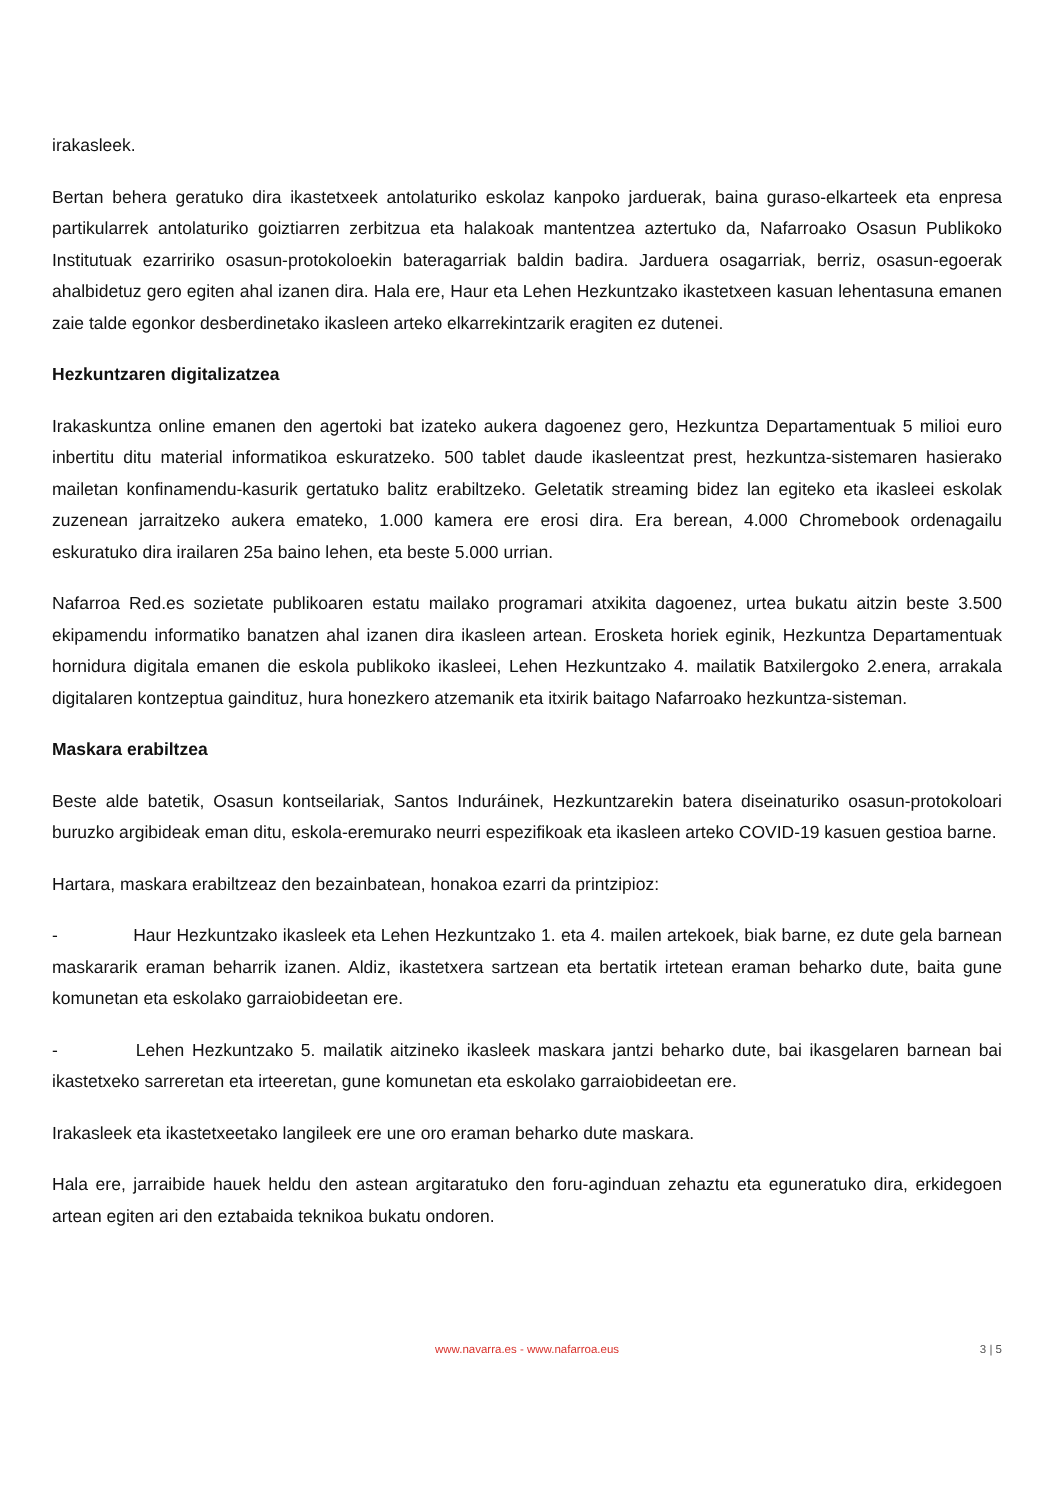irakasleek.
Bertan behera geratuko dira ikastetxeek antolaturiko eskolaz kanpoko jarduerak, baina guraso-elkarteek eta enpresa partikularrek antolaturiko goiztiarren zerbitzua eta halakoak mantentzea aztertuko da, Nafarroako Osasun Publikoko Institutuak ezarririko osasun-protokoloekin bateragarriak baldin badira. Jarduera osagarriak, berriz, osasun-egoerak ahalbidetuz gero egiten ahal izanen dira. Hala ere, Haur eta Lehen Hezkuntzako ikastetxeen kasuan lehentasuna emanen zaie talde egonkor desberdinetako ikasleen arteko elkarrekintzarik eragiten ez dutenei.
Hezkuntzaren digitalizatzea
Irakaskuntza online emanen den agertoki bat izateko aukera dagoenez gero, Hezkuntza Departamentuak 5 milioi euro inbertitu ditu material informatikoa eskuratzeko. 500 tablet daude ikasleentzat prest, hezkuntza-sistemaren hasierako mailetan konfinamendu-kasurik gertatuko balitz erabiltzeko. Geletatik streaming bidez lan egiteko eta ikasleei eskolak zuzenean jarraitzeko aukera emateko, 1.000 kamera ere erosi dira. Era berean, 4.000 Chromebook ordenagailu eskuratuko dira irailaren 25a baino lehen, eta beste 5.000 urrian.
Nafarroa Red.es sozietate publikoaren estatu mailako programari atxikita dagoenez, urtea bukatu aitzin beste 3.500 ekipamendu informatiko banatzen ahal izanen dira ikasleen artean. Erosketa horiek eginik, Hezkuntza Departamentuak hornidura digitala emanen die eskola publikoko ikasleei, Lehen Hezkuntzako 4. mailatik Batxilergoko 2.enera, arrakala digitalaren kontzeptua gaindituz, hura honezkero atzemanik eta itxirik baitago Nafarroako hezkuntza-sisteman.
Maskara erabiltzea
Beste alde batetik, Osasun kontseilariak, Santos Induráinek, Hezkuntzarekin batera diseinaturiko osasun-protokoloari buruzko argibideak eman ditu, eskola-eremurako neurri espezifikoak eta ikasleen arteko COVID-19 kasuen gestioa barne.
Hartara, maskara erabiltzeaz den bezainbatean, honakoa ezarri da printzipioz:
- Haur Hezkuntzako ikasleek eta Lehen Hezkuntzako 1. eta 4. mailen artekoek, biak barne, ez dute gela barnean maskararik eraman beharrik izanen. Aldiz, ikastetxera sartzean eta bertatik irtetean eraman beharko dute, baita gune komunetan eta eskolako garraiobideetan ere.
- Lehen Hezkuntzako 5. mailatik aitzineko ikasleek maskara jantzi beharko dute, bai ikasgelaren barnean bai ikastetxeko sarreretan eta irteeretan, gune komunetan eta eskolako garraiobideetan ere.
Irakasleek eta ikastetxeetako langileek ere une oro eraman beharko dute maskara.
Hala ere, jarraibide hauek heldu den astean argitaratuko den foru-aginduan zehaztu eta eguneratuko dira, erkidegoen artean egiten ari den eztabaida teknikoa bukatu ondoren.
www.navarra.es - www.nafarroa.eus 3 | 5